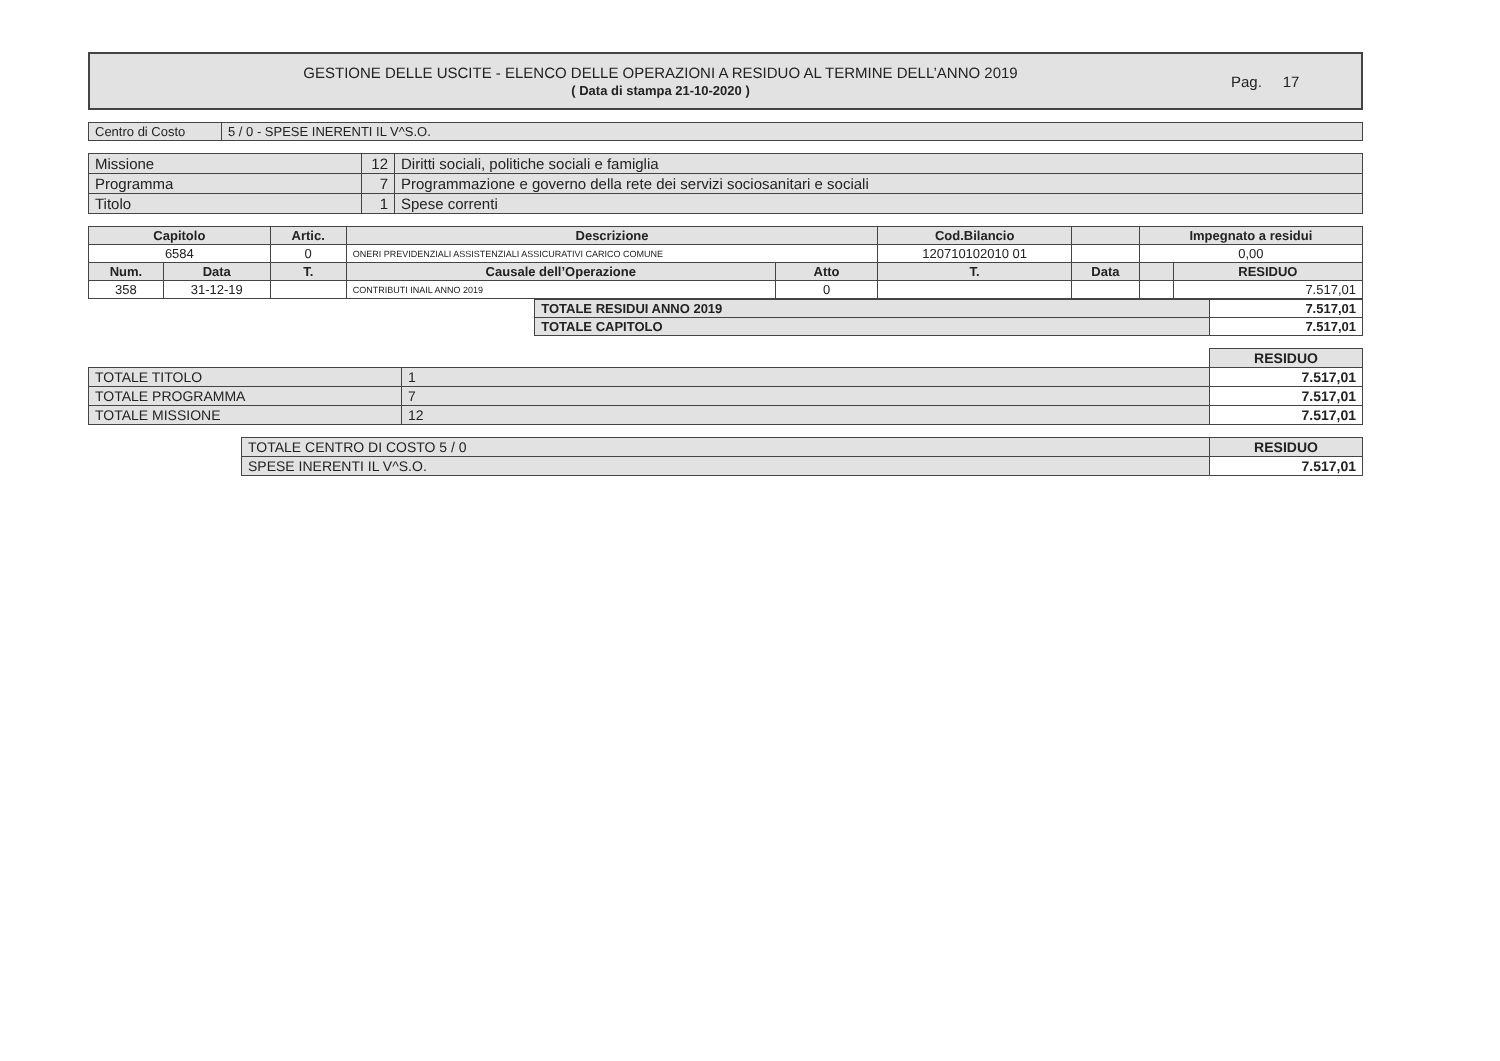GESTIONE DELLE USCITE - ELENCO DELLE OPERAZIONI A RESIDUO AL TERMINE DELL’ANNO 2019
( Data di stampa 21-10-2020 )
Pag. 17
| Centro di Costo | 5 / 0 - SPESE INERENTI IL V^S.O. |
| Missione | 12 | Diritti sociali, politiche sociali e famiglia |
| Programma | 7 | Programmazione e governo della rete dei servizi sociosanitari e sociali |
| Titolo | 1 | Spese correnti |
| Capitolo | | Artic. | Descrizione | | Cod.Bilancio | | Impegnato a residui | |
| --- | --- | --- | --- | --- | --- | --- | --- | --- |
| 6584 | | 0 | ONERI PREVIDENZIALI ASSISTENZIALI ASSICURATIVI CARICO COMUNE | | 120710102010 01 | | 0,00 | |
| Num. | Data | T. | Causale dell’Operazione | Atto | T. | Data | | RESIDUO |
| 358 | 31-12-19 | | CONTRIBUTI INAIL ANNO 2019 | 0 | | | | 7.517,01 |
| TOTALE RESIDUI ANNO 2019 | 7.517,01 |
| TOTALE CAPITOLO | 7.517,01 |
| | | RESIDUO |
| TOTALE TITOLO | 1 | 7.517,01 |
| TOTALE PROGRAMMA | 7 | 7.517,01 |
| TOTALE MISSIONE | 12 | 7.517,01 |
| TOTALE CENTRO DI COSTO 5 / 0 | RESIDUO |
| SPESE INERENTI IL V^S.O. | 7.517,01 |